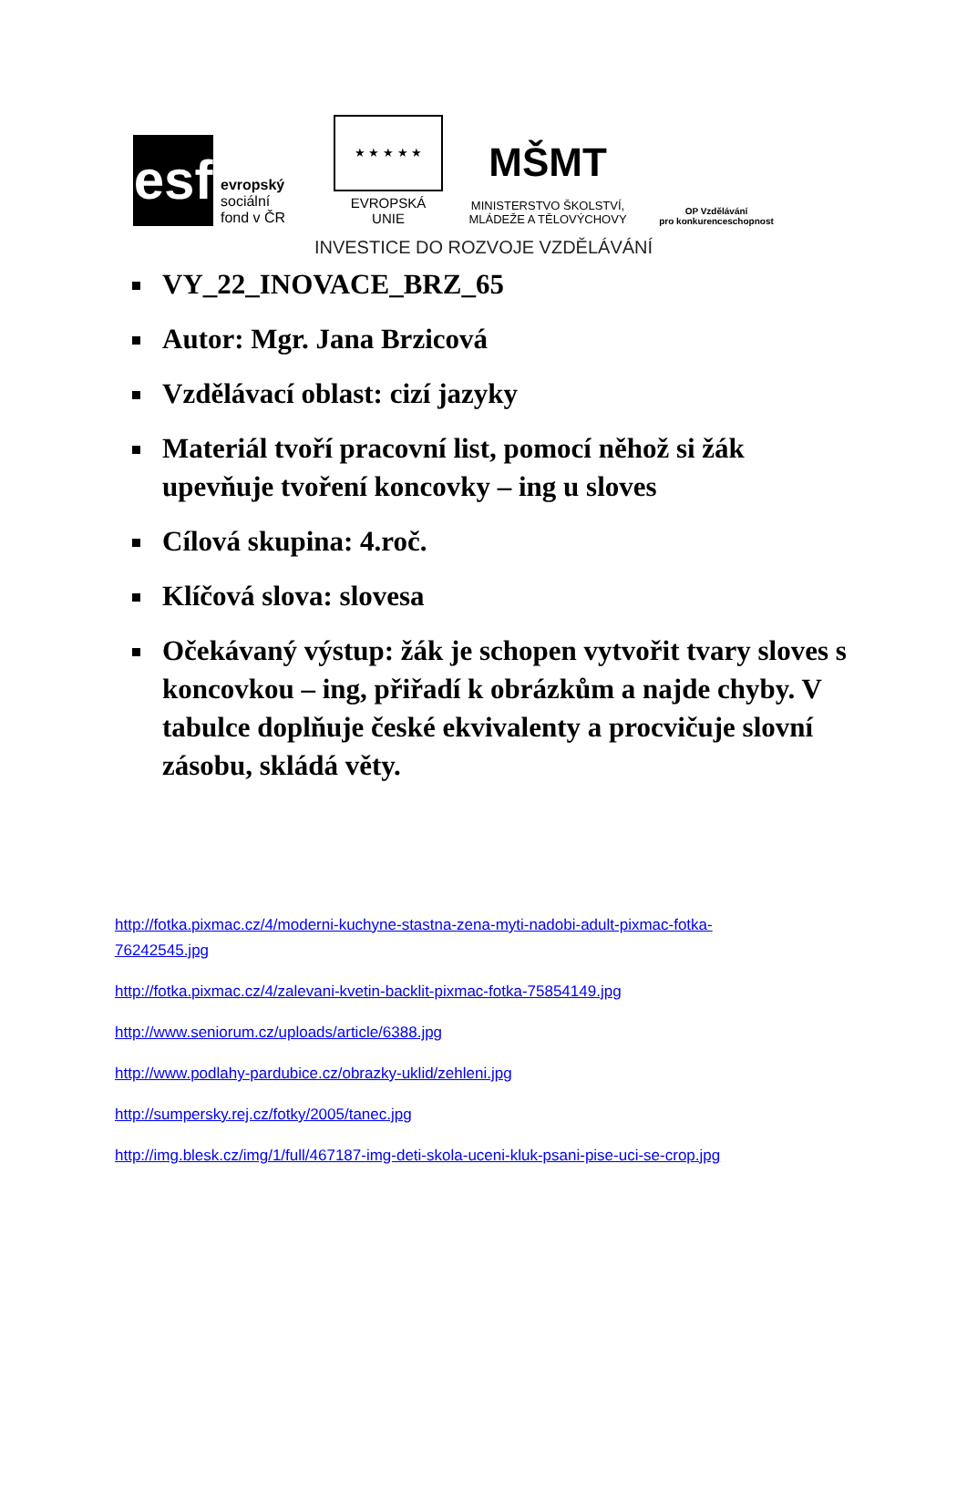esf
evropský
sociální
fond v ČR
★ ★ ★ ★ ★
EVROPSKÁ UNIE
MŠMT
MINISTERSTVO ŠKOLSTVÍ,
MLÁDEŽE A TĚLOVÝCHOVY
OP Vzdělávání
pro konkurenceschopnost
INVESTICE DO ROZVOJE VZDĚLÁVÁNÍ
VY_22_INOVACE_BRZ_65
Autor: Mgr. Jana Brzicová
Vzdělávací oblast: cizí jazyky
Materiál tvoří pracovní list, pomocí něhož si žák upevňuje tvoření koncovky – ing u sloves
Cílová skupina: 4.roč.
Klíčová slova: slovesa
Očekávaný výstup: žák je schopen vytvořit tvary sloves s koncovkou – ing, přiřadí k obrázkům a najde chyby. V tabulce doplňuje české ekvivalenty a procvičuje slovní zásobu, skládá věty.
http://fotka.pixmac.cz/4/moderni-kuchyne-stastna-zena-myti-nadobi-adult-pixmac-fotka-
76242545.jpg
http://fotka.pixmac.cz/4/zalevani-kvetin-backlit-pixmac-fotka-75854149.jpg
http://www.seniorum.cz/uploads/article/6388.jpg
http://www.podlahy-pardubice.cz/obrazky-uklid/zehleni.jpg
http://sumpersky.rej.cz/fotky/2005/tanec.jpg
http://img.blesk.cz/img/1/full/467187-img-deti-skola-uceni-kluk-psani-pise-uci-se-crop.jpg